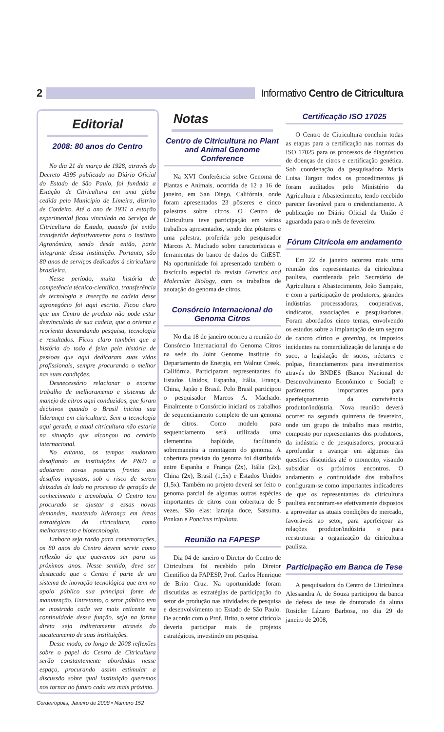2
Informativo Centro de Citricultura
Editorial
2008: 80 anos do Centro
No dia 21 de março de 1928, através do Decreto 4395 publicado no Diário Oficial do Estado de São Paulo, foi fundada a Estação de Citricultura em uma gleba cedida pelo Município de Limeira, distrito de Cordeiro. Até o ano de 1931 a estação experimental ficou vinculada ao Serviço de Citricultura do Estado, quando foi então transferida definitivamente para o Instituto Agronômico, sendo desde então, parte integrante dessa instituição. Portanto, são 80 anos de serviços dedicados à citricultura brasileira.
Nesse período, muita história de competência técnico-científica, transferência de tecnologia e inserção na cadeia desse agronegócio foi aqui escrita. Ficou claro que um Centro de produto não pode estar desvinculado de sua cadeia, que o orienta e reorienta demandando pesquisa, tecnologia e resultados. Ficou claro também que a história do todo é feita pela história de pessoas que aqui dedicaram suas vidas profissionais, sempre procurando o melhor nas suas condições.
Desnecessário relacionar o enorme trabalho de melhoramento e sistemas de manejo de citros aqui conduzidos, que foram decisivos quando o Brasil iniciou sua liderança em citricultura. Sem a tecnologia aqui gerada, a atual citricultura não estaria na situação que alcançou no cenário internacional.
No entanto, os tempos mudaram desafiando as instituições de P&D a adotarem novas posturas frentes aos desafios impostos, sob o risco de serem deixadas de lado no processo de geração de conhecimento e tecnologia. O Centro tem procurado se ajustar a essas novas demandas, mantendo liderança em áreas estratégicas da citricultura, como melhoramento e biotecnologia.
Embora seja razão para comemorações, os 80 anos do Centro devem servir como reflexão do que queremos ser para os próximos anos. Nesse sentido, deve ser destacado que o Centro é parte de um sistema de inovação tecnológica que tem no apoio público sua principal fonte de manutenção. Entretanto, o setor público tem se mostrado cada vez mais reticente na continuidade dessa função, seja na forma direta seja indiretamente através do sucateamento de suas instituições.
Desse modo, ao longo de 2008 reflexões sobre o papel do Centro de Citricultura serão constantemente abordadas nesse espaço, procurando assim estimular a discussão sobre qual instituição queremos nos tornar no futuro cada vez mais próximo.
Notas
Centro de Citricultura no Plant and Animal Genome Conference
Na XVI Conferência sobre Genoma de Plantas e Animais, ocorrida de 12 a 16 de janeiro, em San Diego, Califórnia, onde foram apresentados 23 pôsteres e cinco palestras sobre citros. O Centro de Citricultura teve participação em vários trabalhos apresentados, sendo dez pôsteres e uma palestra, proferida pelo pesquisador Marcos A. Machado sobre características e ferramentas do banco de dados do CitEST. Na oportunidade foi apresentado também o fascículo especial da revista Genetics and Molecular Biology, com os trabalhos de anotação do genoma de citros.
Consórcio Internacional do Genoma Citros
No dia 18 de janeiro ocorreu a reunião do Consórcio Internacional do Genoma Citros na sede do Joint Genome Institute do Departamento de Energia, em Walnut Creek, Califórnia. Participaram representantes do Estados Unidos, Espanha, Itália, França, China, Japão e Brasil. Pelo Brasil participou o pesquisador Marcos A. Machado. Finalmente o Consórcio iniciará os trabalhos de sequenciamento completo de um genoma de citros. Como modelo para sequenciamento será utilizada uma clementina haplóide, facilitando sobremaneira a montagem do genoma. A cobertura prevista do genoma foi distribuída entre Espanha e França (2x), Itália (2x), China (2x), Brasil (1,5x) e Estados Unidos (1,5x). Também no projeto deverá ser feito o genoma parcial de algumas outras espécies importantes de citros com cobertura de 5 vezes. São elas: laranja doce, Satsuma, Ponkan e Poncirus trifoliata.
Reunião na FAPESP
Dia 04 de janeiro o Diretor do Centro de Citricultura foi recebido pelo Diretor Científico da FAPESP, Prof. Carlos Henrique de Brito Cruz. Na oportunidade foram discutidas as estratégias de participação do setor de produção nas atividades de pesquisa e desenvolvimento no Estado de São Paulo. De acordo com o Prof. Brito, o setor citrícola deveria participar mais de projetos estratégicos, investindo em pesquisa.
Certificação ISO 17025
O Centro de Citricultura concluiu todas as etapas para a certificação nas normas da ISO 17025 para os processos de diagnóstico de doenças de citros e certificação genética. Sob coordenação da pesquisadora Maria Luisa Targon todos os procedimentos já foram auditados pelo Ministério da Agricultura e Abastecimento, tendo recebido parecer favorável para o credenciamento. A publicação no Diário Oficial da União é aguardada para o mês de fevereiro.
Fórum Citrícola em andamento
Em 22 de janeiro ocorreu mais uma reunião dos representantes da citricultura paulista, coordenada pelo Secretário de Agricultura e Abastecimento, João Sampaio, e com a participação de produtores, grandes indústrias processadoras, cooperativas, sindicatos, associações e pesquisadores. Foram abordados cinco temas, envolvendo os estudos sobre a implantação de um seguro de cancro cítrico e greening, os impostos incidentes na comercialização de laranja e de suco, a legislação de sucos, néctares e polpas, financiamentos para investimentos através do BNDES (Banco Nacional de Desenvolvimento Econômico e Social) e parâmetros importantes para aperfeiçoamento da convivência produtor/indústria. Nova reunião deverá ocorrer na segunda quinzena de fevereiro, onde um grupo de trabalho mais restrito, composto por representantes dos produtores, da indústria e de pesquisadores, procurará aprofundar e avançar em algumas das questões discutidas até o momento, visando subsidiar os próximos encontros. O andamento e continuidade dos trabalhos configuram-se como importantes indicadores de que os representantes da citricultura paulista encontram-se efetivamente dispostos a aproveitar as atuais condições de mercado, favoráveis ao setor, para aperfeiçoar as relações produtor/indústria e para reestruturar a organização da citricultura paulista.
Participação em Banca de Tese
A pesquisadora do Centro de Citricultura Alessandra A. de Souza participou da banca de defesa de tese de doutorado da aluna Rosicler Lázaro Barbosa, no dia 29 de janeiro de 2008,
Cordeirópolis, Janeiro de 2008 • Número 152